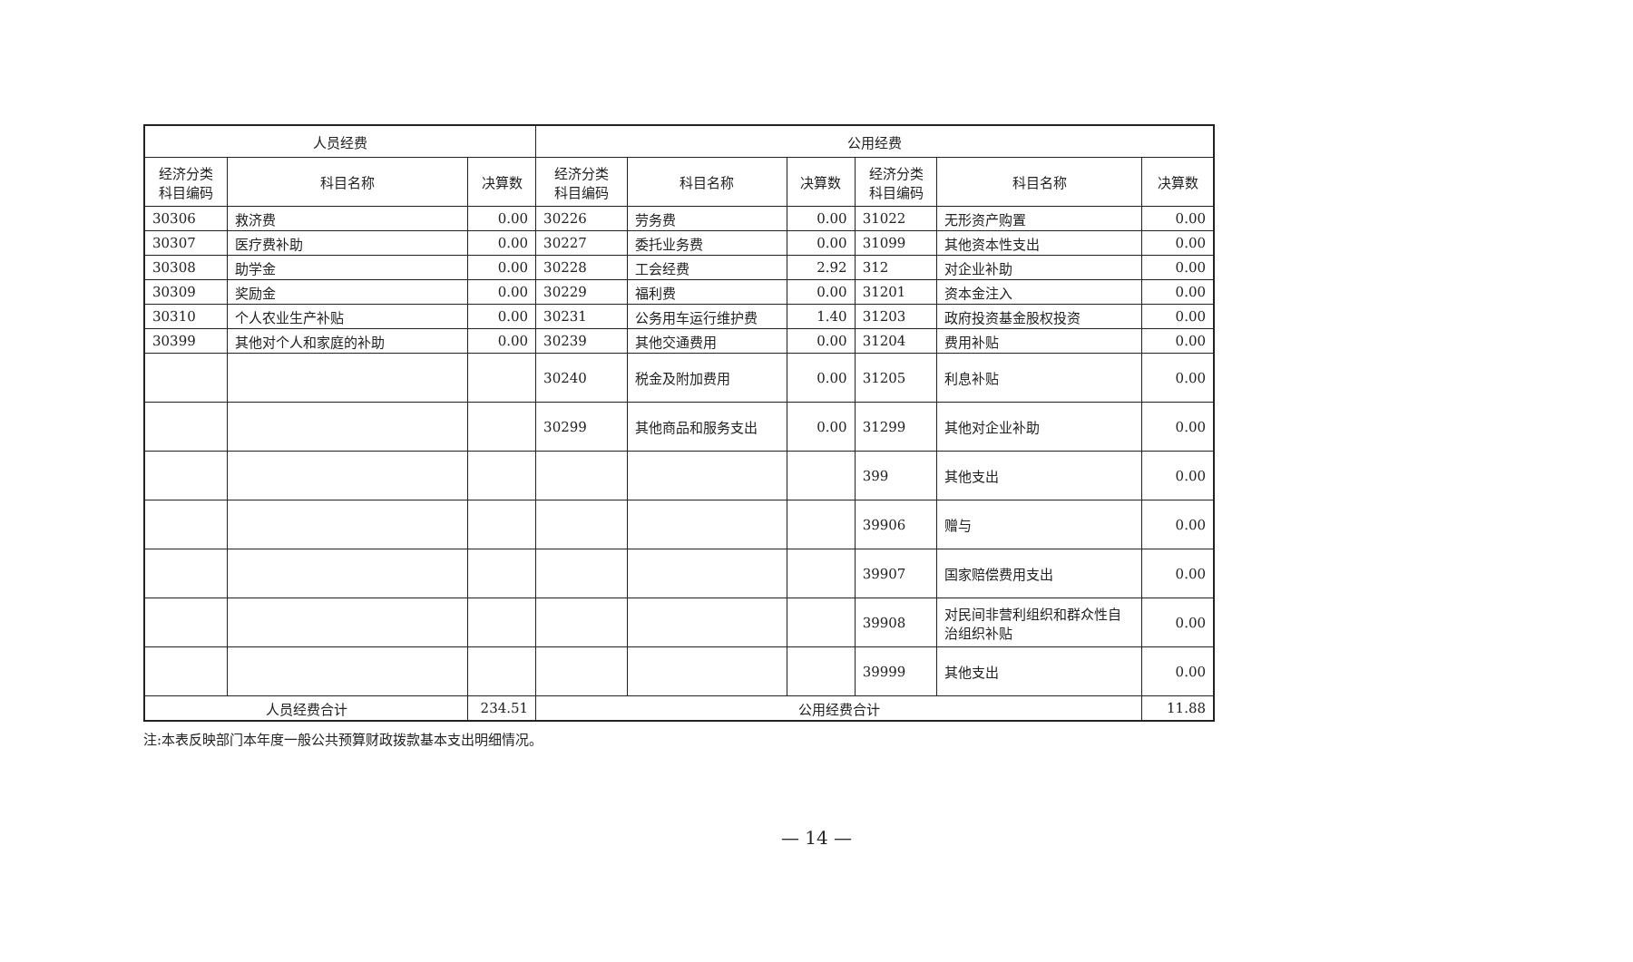| 人员经费 | | | 公用经费 | | | | | |
| --- | --- | --- | --- | --- | --- | --- | --- | --- |
| 经济分类 科目编码 | 科目名称 | 决算数 | 经济分类 科目编码 | 科目名称 | 决算数 | 经济分类 科目编码 | 科目名称 | 决算数 |
| 30306 | 救济费 | 0.00 | 30226 | 劳务费 | 0.00 | 31022 | 无形资产购置 | 0.00 |
| 30307 | 医疗费补助 | 0.00 | 30227 | 委托业务费 | 0.00 | 31099 | 其他资本性支出 | 0.00 |
| 30308 | 助学金 | 0.00 | 30228 | 工会经费 | 2.92 | 312 | 对企业补助 | 0.00 |
| 30309 | 奖励金 | 0.00 | 30229 | 福利费 | 0.00 | 31201 | 资本金注入 | 0.00 |
| 30310 | 个人农业生产补贴 | 0.00 | 30231 | 公务用车运行维护费 | 1.40 | 31203 | 政府投资基金股权投资 | 0.00 |
| 30399 | 其他对个人和家庭的补助 | 0.00 | 30239 | 其他交通费用 | 0.00 | 31204 | 费用补贴 | 0.00 |
| | | | 30240 | 税金及附加费用 | 0.00 | 31205 | 利息补贴 | 0.00 |
| | | | 30299 | 其他商品和服务支出 | 0.00 | 31299 | 其他对企业补助 | 0.00 |
| | | | | | | 399 | 其他支出 | 0.00 |
| | | | | | | 39906 | 赠与 | 0.00 |
| | | | | | | 39907 | 国家赔偿费用支出 | 0.00 |
| | | | | | | 39908 | 对民间非营利组织和群众性自治组织补贴 | 0.00 |
| | | | | | | 39999 | 其他支出 | 0.00 |
| 人员经费合计 | | 234.51 | 公用经费合计 | | | | | 11.88 |
注:本表反映部门本年度一般公共预算财政拨款基本支出明细情况。
— 14 —